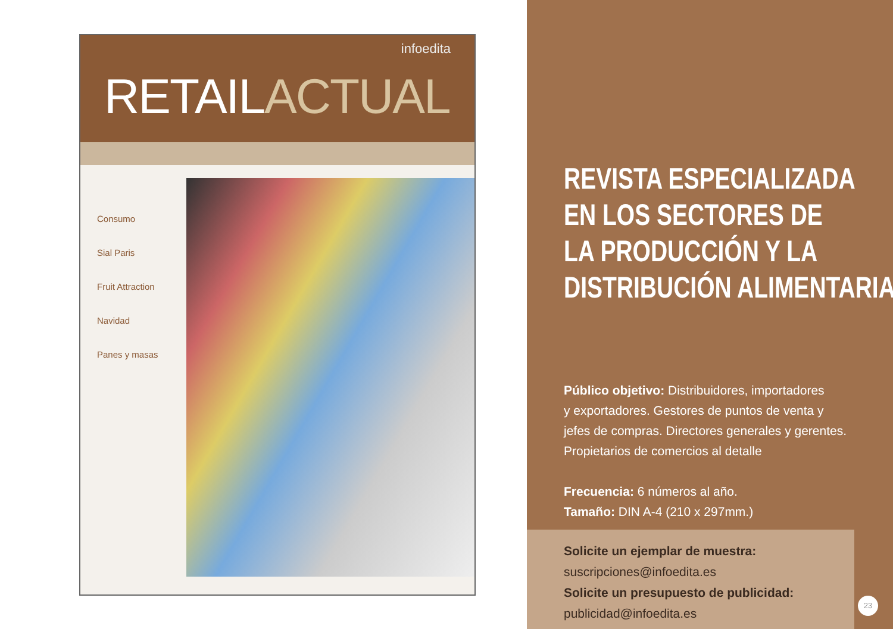infoedita
RETAILACTUAL
Consumo
Sial Paris
Fruit Attraction
Navidad
Panes y masas
REVISTA ESPECIALIZADA
EN LOS SECTORES DE
LA PRODUCCIÓN Y LA
DISTRIBUCIÓN ALIMENTARIA
Público objetivo: Distribuidores, importadores
y exportadores. Gestores de puntos de venta y
jefes de compras. Directores generales y gerentes.
Propietarios de comercios al detalle
Frecuencia: 6 números al año.
Tamaño: DIN A-4 (210 x 297mm.)
Solicite un ejemplar de muestra:
suscripciones@infoedita.es
Solicite un presupuesto de publicidad:
publicidad@infoedita.es
23